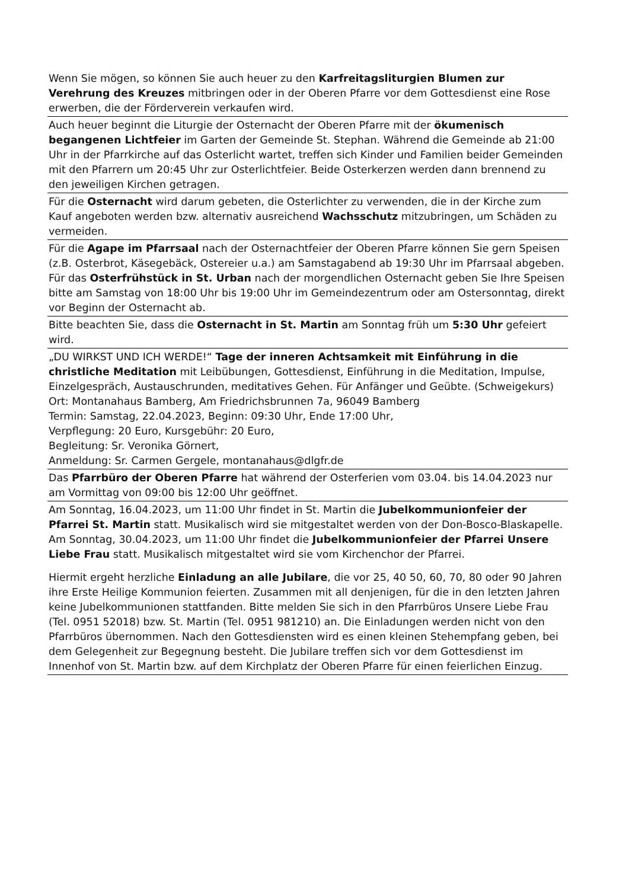Wenn Sie mögen, so können Sie auch heuer zu den Karfreitagsliturgien Blumen zur Verehrung des Kreuzes mitbringen oder in der Oberen Pfarre vor dem Gottesdienst eine Rose erwerben, die der Förderverein verkaufen wird.
Auch heuer beginnt die Liturgie der Osternacht der Oberen Pfarre mit der ökumenisch begangenen Lichtfeier im Garten der Gemeinde St. Stephan. Während die Gemeinde ab 21:00 Uhr in der Pfarrkirche auf das Osterlicht wartet, treffen sich Kinder und Familien beider Gemeinden mit den Pfarrern um 20:45 Uhr zur Osterlichtfeier. Beide Osterkerzen werden dann brennend zu den jeweiligen Kirchen getragen.
Für die Osternacht wird darum gebeten, die Osterlichter zu verwenden, die in der Kirche zum Kauf angeboten werden bzw. alternativ ausreichend Wachsschutz mitzubringen, um Schäden zu vermeiden.
Für die Agape im Pfarrsaal nach der Osternachtfeier der Oberen Pfarre können Sie gern Speisen (z.B. Osterbrot, Käsegebäck, Ostereier u.a.) am Samstagabend ab 19:30 Uhr im Pfarrsaal abgeben.
Für das Osterfrühstück in St. Urban nach der morgendlichen Osternacht geben Sie Ihre Speisen bitte am Samstag von 18:00 Uhr bis 19:00 Uhr im Gemeindezentrum oder am Ostersonntag, direkt vor Beginn der Osternacht ab.
Bitte beachten Sie, dass die Osternacht in St. Martin am Sonntag früh um 5:30 Uhr gefeiert wird.
„DU WIRKST UND ICH WERDE!“ Tage der inneren Achtsamkeit mit Einführung in die christliche Meditation mit Leibübungen, Gottesdienst, Einführung in die Meditation, Impulse, Einzelgespräch, Austauschrunden, meditatives Gehen. Für Anfänger und Geübte. (Schweigekurs)
Ort: Montanahaus Bamberg, Am Friedrichsbrunnen 7a, 96049 Bamberg
Termin: Samstag, 22.04.2023, Beginn: 09:30 Uhr, Ende 17:00 Uhr,
Verpflegung: 20 Euro, Kursgebühr: 20 Euro,
Begleitung: Sr. Veronika Görnert,
Anmeldung: Sr. Carmen Gergele, montanahaus@dlgfr.de
Das Pfarrbüro der Oberen Pfarre hat während der Osterferien vom 03.04. bis 14.04.2023 nur am Vormittag von 09:00 bis 12:00 Uhr geöffnet.
Am Sonntag, 16.04.2023, um 11:00 Uhr findet in St. Martin die Jubelkommunionfeier der Pfarrei St. Martin statt. Musikalisch wird sie mitgestaltet werden von der Don-Bosco-Blaskapelle.
Am Sonntag, 30.04.2023, um 11:00 Uhr findet die Jubelkommunionfeier der Pfarrei Unsere Liebe Frau statt. Musikalisch mitgestaltet wird sie vom Kirchenchor der Pfarrei.
Hiermit ergeht herzliche Einladung an alle Jubilare, die vor 25, 40 50, 60, 70, 80 oder 90 Jahren ihre Erste Heilige Kommunion feierten. Zusammen mit all denjenigen, für die in den letzten Jahren keine Jubelkommunionen stattfanden. Bitte melden Sie sich in den Pfarrbüros Unsere Liebe Frau (Tel. 0951 52018) bzw. St. Martin (Tel. 0951 981210) an. Die Einladungen werden nicht von den Pfarrbüros übernommen. Nach den Gottesdiensten wird es einen kleinen Stehempfang geben, bei dem Gelegenheit zur Begegnung besteht. Die Jubilare treffen sich vor dem Gottesdienst im Innenhof von St. Martin bzw. auf dem Kirchplatz der Oberen Pfarre für einen feierlichen Einzug.